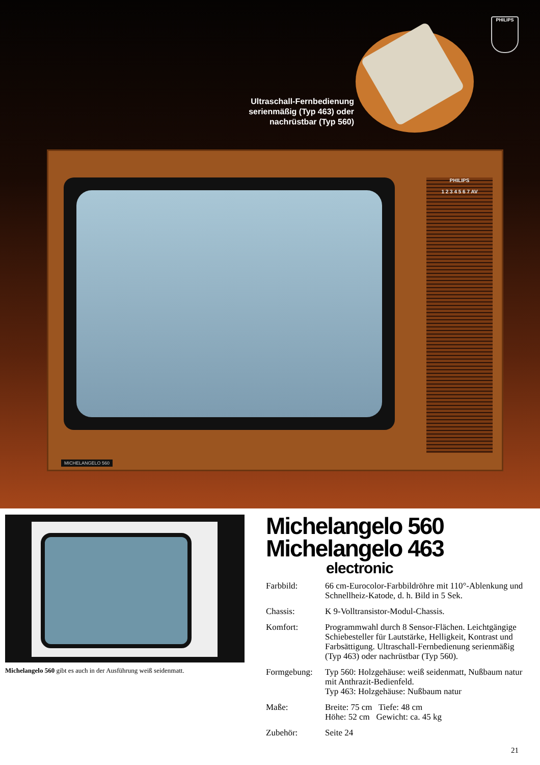Ultraschall-Fernbedienung serienmäßig (Typ 463) oder nachrüstbar (Typ 560)
PHILIPS
PHILIPS
1 2 3 4 5 6 7 AV
MICHELANGELO 560
Michelangelo 560 gibt es auch in der Ausführung weiß seidenmatt.
Michelangelo 560
Michelangelo 463
electronic
| Farbbild: | 66 cm-Eurocolor-Farbbildröhre mit 110°-Ablenkung und Schnellheiz-Katode, d. h. Bild in 5 Sek. |
| Chassis: | K 9-Volltransistor-Modul-Chassis. |
| Komfort: | Programmwahl durch 8 Sensor-Flächen. Leichtgängige Schiebesteller für Lautstärke, Helligkeit, Kontrast und Farbsättigung. Ultraschall-Fernbedienung serienmäßig (Typ 463) oder nachrüstbar (Typ 560). |
| Formgebung: | Typ 560: Holzgehäuse: weiß seidenmatt, Nußbaum natur mit Anthrazit-Bedienfeld. Typ 463: Holzgehäuse: Nußbaum natur |
| Maße: | Breite: 75 cm Tiefe: 48 cm Höhe: 52 cm Gewicht: ca. 45 kg |
| Zubehör: | Seite 24 |
21